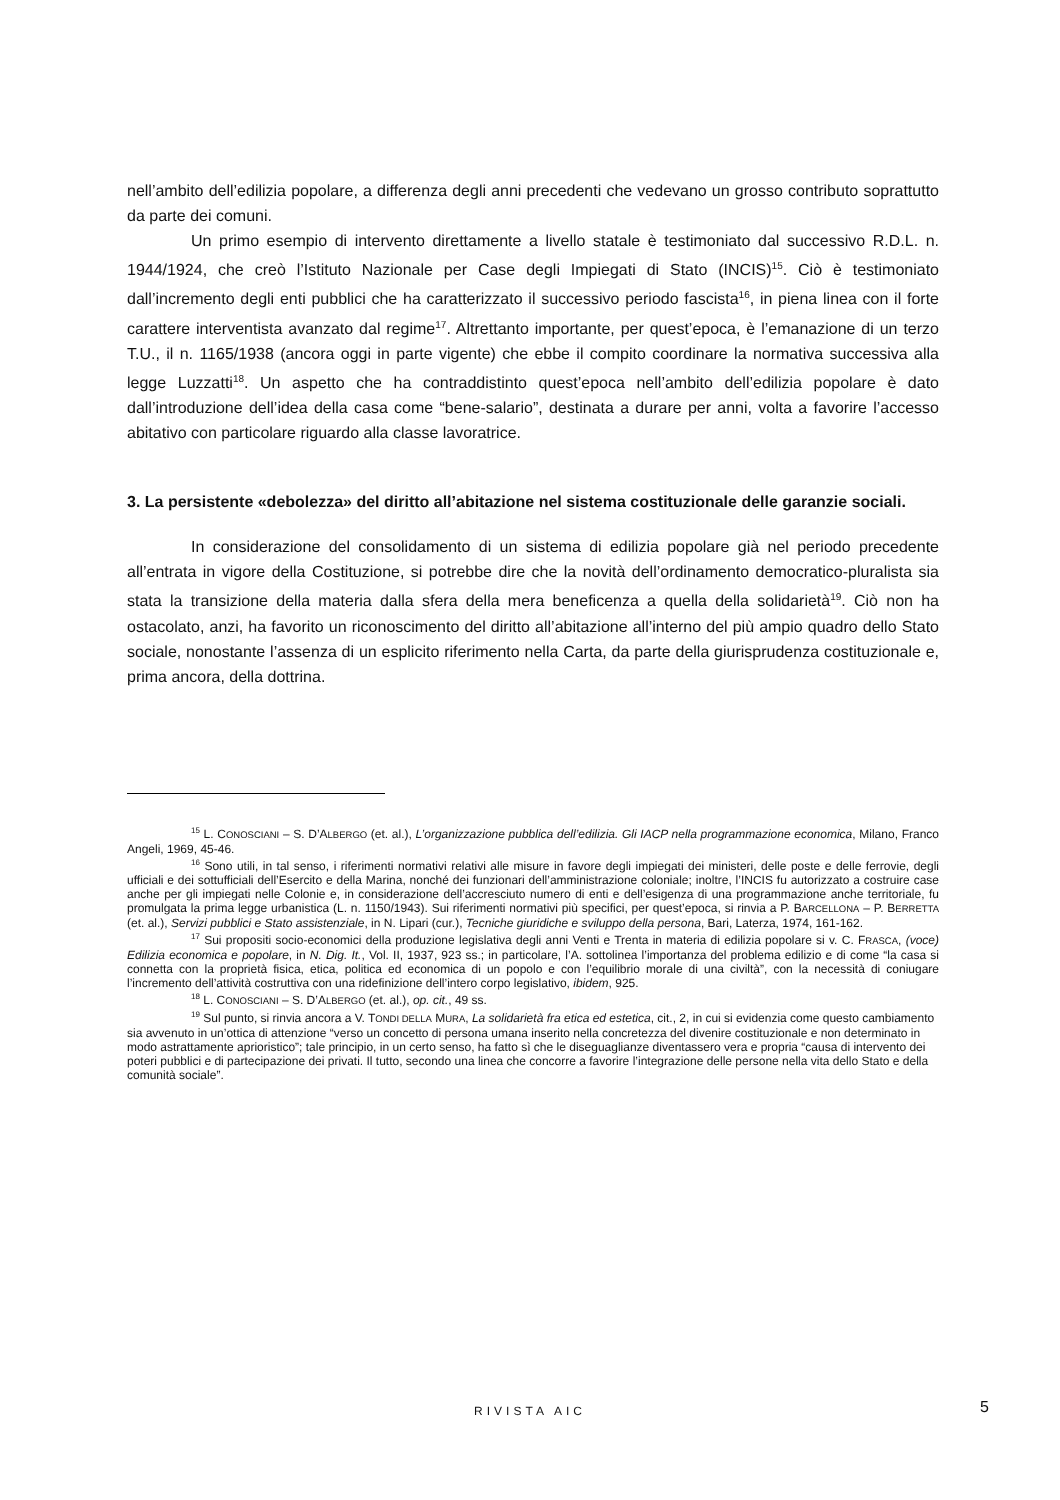nell’ambito dell’edilizia popolare, a differenza degli anni precedenti che vedevano un grosso contributo soprattutto da parte dei comuni.
Un primo esempio di intervento direttamente a livello statale è testimoniato dal successivo R.D.L. n. 1944/1924, che creò l’Istituto Nazionale per Case degli Impiegati di Stato (INCIS)<sup>15</sup>. Ciò è testimoniato dall’incremento degli enti pubblici che ha caratterizzato il successivo periodo fascista<sup>16</sup>, in piena linea con il forte carattere interventista avanzato dal regime<sup>17</sup>. Altrettanto importante, per quest’epoca, è l’emanazione di un terzo T.U., il n. 1165/1938 (ancora oggi in parte vigente) che ebbe il compito coordinare la normativa successiva alla legge Luzzatti<sup>18</sup>. Un aspetto che ha contraddistinto quest’epoca nell’ambito dell’edilizia popolare è dato dall’introduzione dell’idea della casa come “bene-salario”, destinata a durare per anni, volta a favorire l’accesso abitativo con particolare riguardo alla classe lavoratrice.
3. La persistente «debolezza» del diritto all’abitazione nel sistema costituzionale delle garanzie sociali.
In considerazione del consolidamento di un sistema di edilizia popolare già nel periodo precedente all’entrata in vigore della Costituzione, si potrebbe dire che la novità dell’ordinamento democratico-pluralista sia stata la transizione della materia dalla sfera della mera beneficenza a quella della solidarietà<sup>19</sup>. Ciò non ha ostacolato, anzi, ha favorito un riconoscimento del diritto all’abitazione all’interno del più ampio quadro dello Stato sociale, nonostante l’assenza di un esplicito riferimento nella Carta, da parte della giurisprudenza costituzionale e, prima ancora, della dottrina.
<sup>15</sup> L. CONOSCIANI – S. D’ALBERGO (et. al.), L’organizzazione pubblica dell’edilizia. Gli IACP nella programmazione economica, Milano, Franco Angeli, 1969, 45-46.
<sup>16</sup> Sono utili, in tal senso, i riferimenti normativi relativi alle misure in favore degli impiegati dei ministeri, delle poste e delle ferrovie, degli ufficiali e dei sottufficiali dell’Esercito e della Marina, nonché dei funzionari dell’amministrazione coloniale; inoltre, l’INCIS fu autorizzato a costruire case anche per gli impiegati nelle Colonie e, in considerazione dell’accresciuto numero di enti e dell’esigenza di una programmazione anche territoriale, fu promulgata la prima legge urbanistica (L. n. 1150/1943). Sui riferimenti normativi più specifici, per quest’epoca, si rinvia a P. BARCELLONA – P. BERRETTA (et. al.), Servizi pubblici e Stato assistenziale, in N. Lipari (cur.), Tecniche giuridiche e sviluppo della persona, Bari, Laterza, 1974, 161-162.
<sup>17</sup> Sui propositi socio-economici della produzione legislativa degli anni Venti e Trenta in materia di edilizia popolare si v. C. FRASCA, (voce) Edilizia economica e popolare, in N. Dig. It., Vol. II, 1937, 923 ss.; in particolare, l’A. sottolinea l’importanza del problema edilizio e di come “la casa si connetta con la proprietà fisica, etica, politica ed economica di un popolo e con l’equilibrio morale di una civiltà”, con la necessità di coniugare l’incremento dell’attività costruttiva con una ridefinizione dell’intero corpo legislativo, ibidem, 925.
<sup>18</sup> L. CONOSCIANI – S. D’ALBERGO (et. al.), op. cit., 49 ss.
<sup>19</sup> Sul punto, si rinvia ancora a V. TONDI DELLA MURA, La solidarietà fra etica ed estetica, cit., 2, in cui si evidenzia come questo cambiamento sia avvenuto in un’ottica di attenzione “verso un concetto di persona umana inserito nella concretezza del divenire costituzionale e non determinato in modo astrattamente aprioristico”; tale principio, in un certo senso, ha fatto sì che le diseguaglianze diventassero vera e propria “causa di intervento dei poteri pubblici e di partecipazione dei privati. Il tutto, secondo una linea che concorre a favorire l’integrazione delle persone nella vita dello Stato e della comunità sociale”.
RIVISTA AIC 5